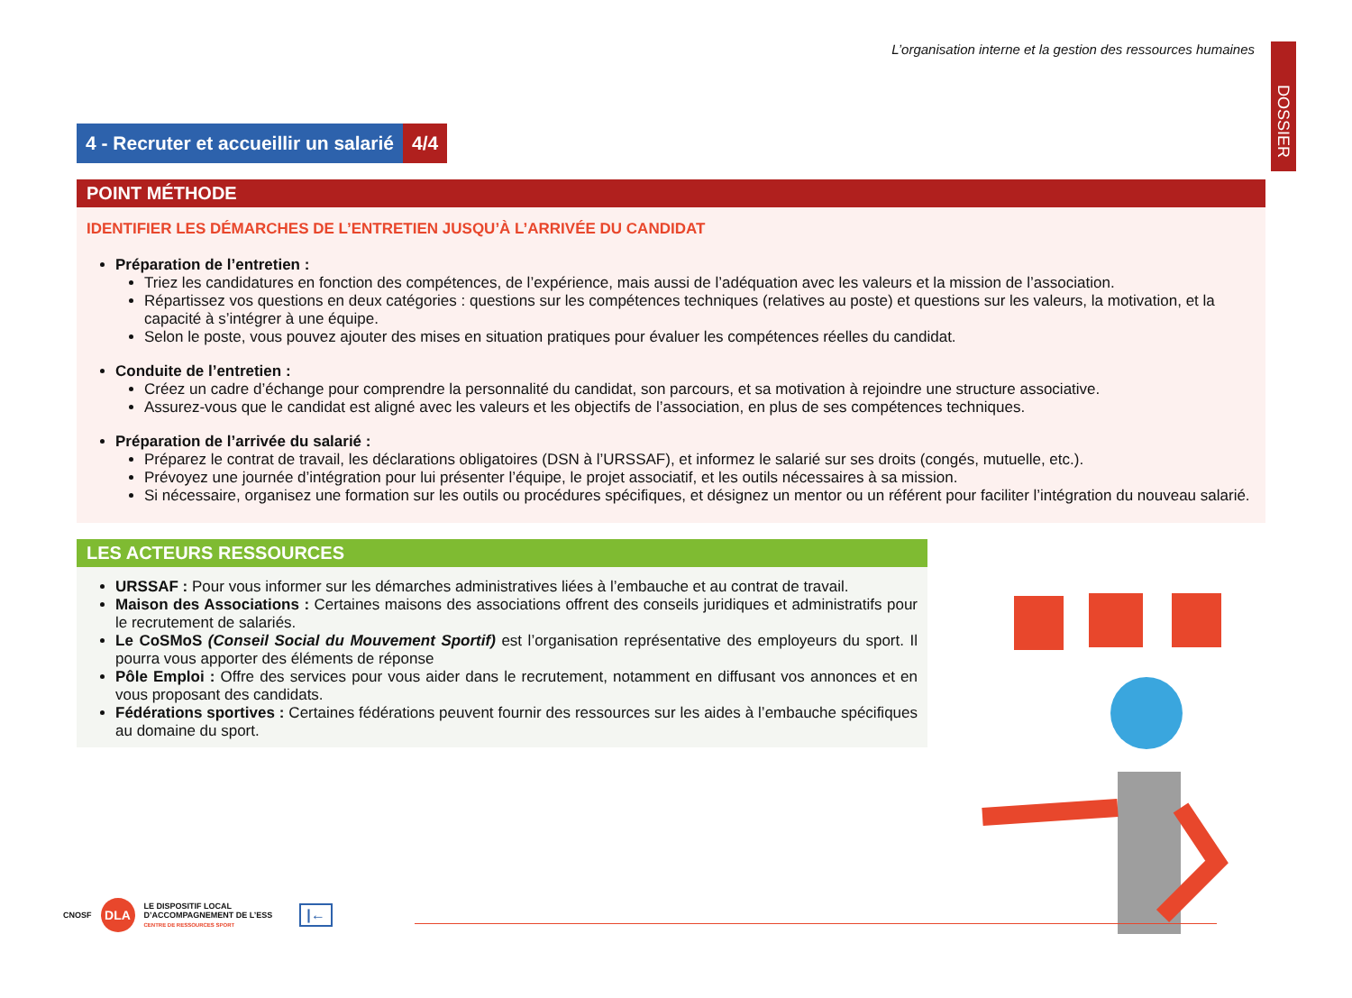DOSSIER
L’organisation interne et la gestion des ressources humaines
4 - Recruter et accueillir un salarié
4/4
POINT MÉTHODE
IDENTIFIER LES DÉMARCHES DE L’ENTRETIEN JUSQU’À L’ARRIVÉE DU CANDIDAT
Préparation de l’entretien :
Triez les candidatures en fonction des compétences, de l’expérience, mais aussi de l’adéquation avec les valeurs et la mission de l’association.
Répartissez vos questions en deux catégories : questions sur les compétences techniques (relatives au poste) et questions sur les valeurs, la motivation, et la capacité à s’intégrer à une équipe.
Selon le poste, vous pouvez ajouter des mises en situation pratiques pour évaluer les compétences réelles du candidat.
Conduite de l’entretien :
Créez un cadre d’échange pour comprendre la personnalité du candidat, son parcours, et sa motivation à rejoindre une structure associative.
Assurez-vous que le candidat est aligné avec les valeurs et les objectifs de l’association, en plus de ses compétences techniques.
Préparation de l’arrivée du salarié :
Préparez le contrat de travail, les déclarations obligatoires (DSN à l’URSSAF), et informez le salarié sur ses droits (congés, mutuelle, etc.).
Prévoyez une journée d’intégration pour lui présenter l’équipe, le projet associatif, et les outils nécessaires à sa mission.
Si nécessaire, organisez une formation sur les outils ou procédures spécifiques, et désignez un mentor ou un référent pour faciliter l’intégration du nouveau salarié.
LES ACTEURS RESSOURCES
URSSAF : Pour vous informer sur les démarches administratives liées à l’embauche et au contrat de travail.
Maison des Associations : Certaines maisons des associations offrent des conseils juridiques et administratifs pour le recrutement de salariés.
Le CoSMoS (Conseil Social du Mouvement Sportif) est l’organisation représentative des employeurs du sport. Il pourra vous apporter des éléments de réponse
Pôle Emploi : Offre des services pour vous aider dans le recrutement, notamment en diffusant vos annonces et en vous proposant des candidats.
Fédérations sportives : Certaines fédérations peuvent fournir des ressources sur les aides à l’embauche spécifiques au domaine du sport.
CNOSF
DLA
LE DISPOSITIF LOCAL
D’ACCOMPAGNEMENT DE L’ESS
CENTRE DE RESSOURCES SPORT
|←